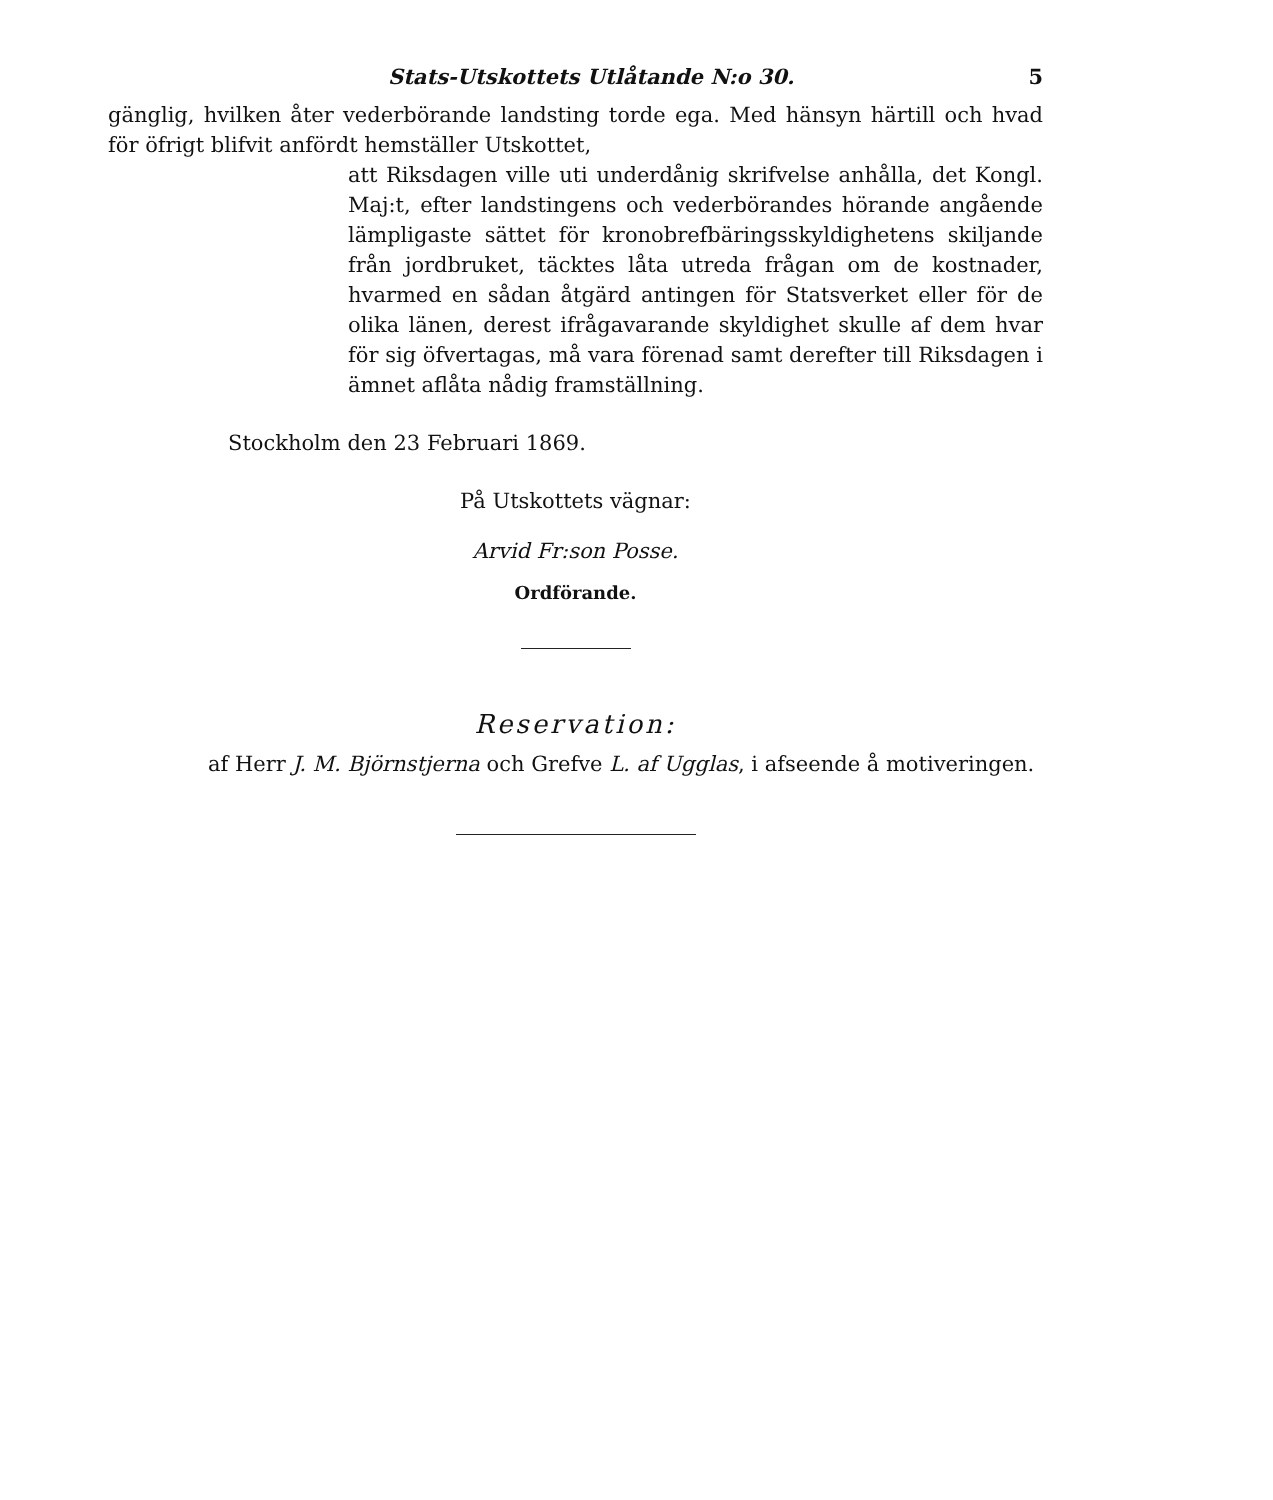Stats-Utskottets Utlåtande N:o 30. 5
gänglig, hvilken åter vederbörande landsting torde ega. Med hänsyn härtill och hvad för öfrigt blifvit anfördt hemställer Utskottet,
att Riksdagen ville uti underdånig skrifvelse anhålla, det Kongl. Maj:t, efter landstingens och vederbörandes hörande angående lämpligaste sättet för kronobrefbäringsskyldighetens skiljande från jordbruket, täcktes låta utreda frågan om de kostnader, hvarmed en sådan åtgärd antingen för Statsverket eller för de olika länen, derest ifrågavarande skyldighet skulle af dem hvar för sig öfvertagas, må vara förenad samt derefter till Riksdagen i ämnet aflåta nådig framställning.
Stockholm den 23 Februari 1869.
På Utskottets vägnar:
Arvid Fr:son Posse.
Ordförande.
Reservation:
af Herr J. M. Björnstjerna och Grefve L. af Ugglas, i afseende å motiveringen.